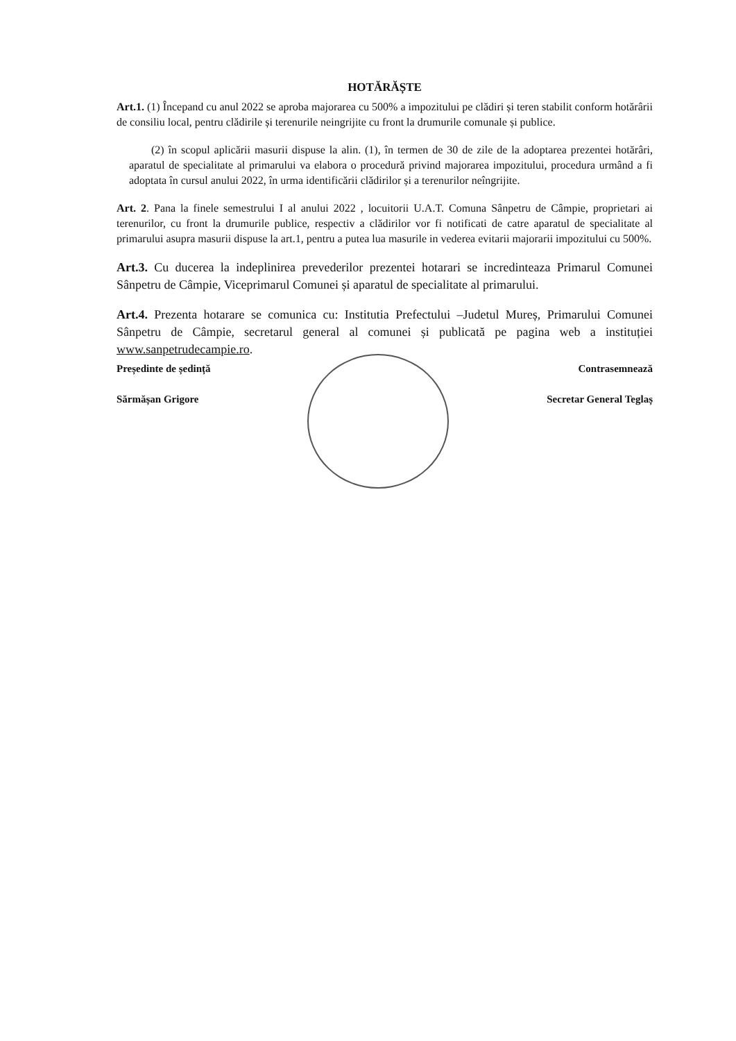HOTĂRĂȘTE
Art.1. (1) Începand cu anul 2022 se aproba majorarea cu 500% a impozitului pe clădiri și teren stabilit conform hotărârii de consiliu local, pentru clădirile și terenurile neingrijite cu front la drumurile comunale și publice.
(2) în scopul aplicării masurii dispuse la alin. (1), în termen de 30 de zile de la adoptarea prezentei hotărâri, aparatul de specialitate al primarului va elabora o procedură privind majorarea impozitului, procedura urmând a fi adoptata în cursul anului 2022, în urma identificării clădirilor și a terenurilor neîngrijite.
Art. 2. Pana la finele semestrului I al anului 2022 , locuitorii U.A.T. Comuna Sânpetru de Câmpie, proprietari ai terenurilor, cu front la drumurile publice, respectiv a clădirilor vor fi notificati de catre aparatul de specialitate al primarului asupra masurii dispuse la art.1, pentru a putea lua masurile in vederea evitarii majorarii impozitului cu 500%.
Art.3. Cu ducerea la indeplinirea prevederilor prezentei hotarari se incredinteaza Primarul Comunei Sânpetru de Câmpie, Viceprimarul Comunei și aparatul de specialitate al primarului.
Art.4. Prezenta hotarare se comunica cu: Institutia Prefectului –Judetul Mureș, Primarului Comunei Sânpetru de Câmpie, secretarul general al comunei și publicată pe pagina web a instituției www.sanpetrudecampie.ro.
Președinte de ședință
Sărmășan Grigore
Contrasemnează
Secretar General Teglaș